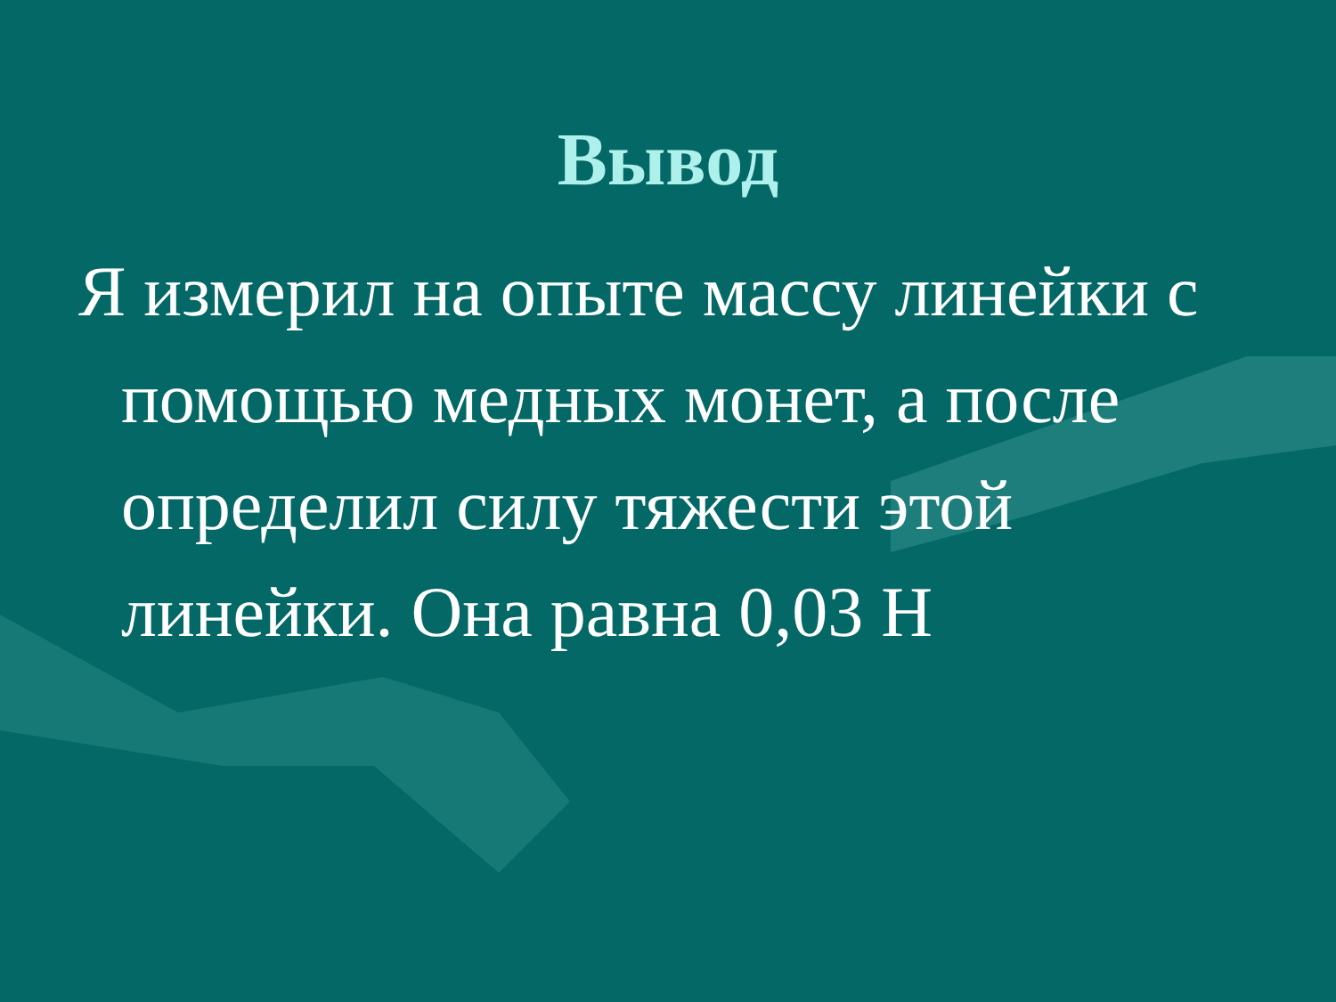Вывод
Я измерил на опыте массу линейки с помощью медных монет, а после определил силу тяжести этой линейки. Она равна 0,03 Н